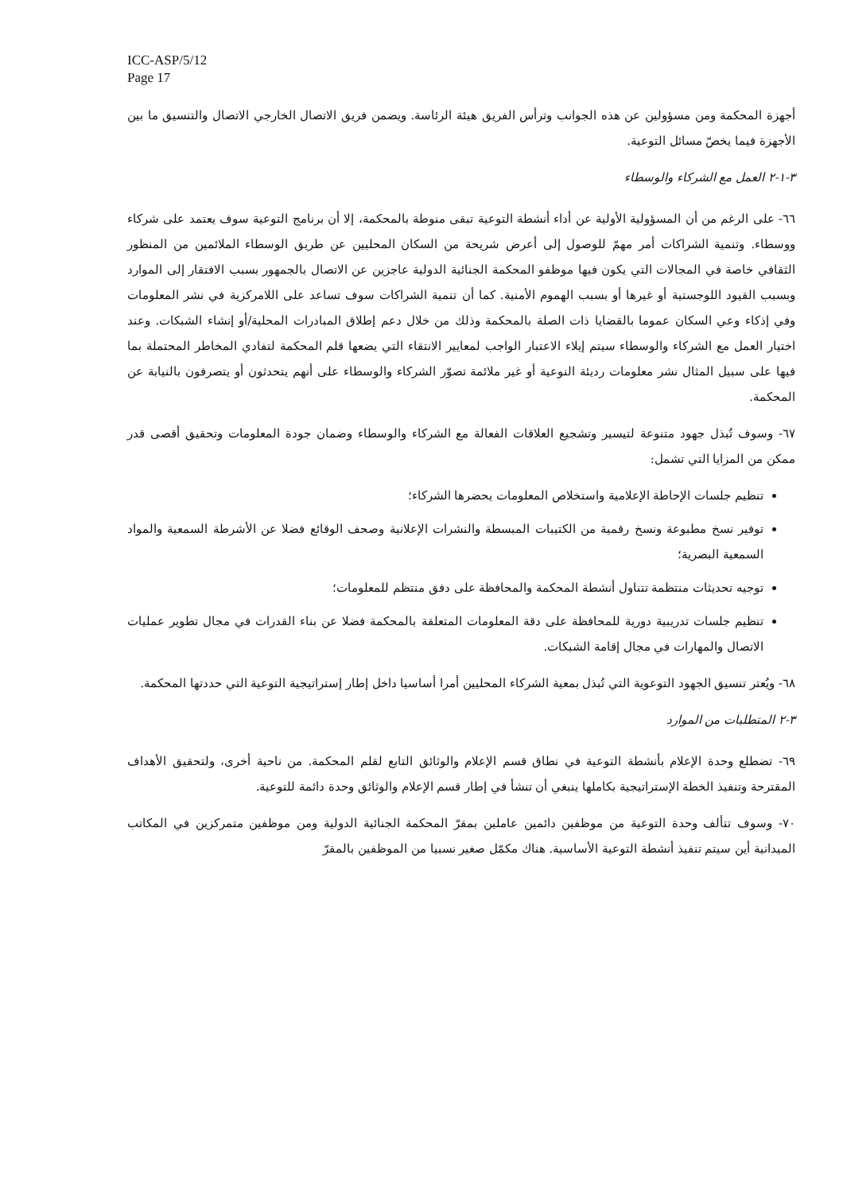ICC-ASP/5/12
Page 17
أجهزة المحكمة ومن مسؤولين عن هذه الجوانب وترأس الفريق هيئة الرئاسة. ويضمن فريق الاتصال الخارجي الاتصال والتنسيق ما بين الأجهزة فيما يخصّ مسائل التوعية.
٣-١-٢ العمل مع الشركاء والوسطاء
٦٦- على الرغم من أن المسؤولية الأولية عن أداء أنشطة التوعية تبقى منوطة بالمحكمة، إلا أن برنامج التوعية سوف يعتمد على شركاء ووسطاء. وتنمية الشراكات أمر مهمّ للوصول إلى أعرض شريحة من السكان المحليين عن طريق الوسطاء الملائمين من المنظور الثقافي خاصة في المجالات التي يكون فيها موظفو المحكمة الجنائية الدولية عاجزين عن الاتصال بالجمهور بسبب الافتقار إلى الموارد وبسبب القيود اللوجستية أو غيرها أو بسبب الهموم الأمنية. كما أن تنمية الشراكات سوف تساعد على اللامركزية في نشر المعلومات وفي إذكاء وعي السكان عموما بالقضايا ذات الصلة بالمحكمة وذلك من خلال دعم إطلاق المبادرات المحلية/أو إنشاء الشبكات. وعند اختيار العمل مع الشركاء والوسطاء سيتم إيلاء الاعتبار الواجب لمعايير الانتقاء التي يضعها قلم المحكمة لتفادي المخاطر المحتملة بما فيها على سبيل المثال نشر معلومات رديئة النوعية أو غير ملائمة تصوّر الشركاء والوسطاء على أنهم يتحدثون أو يتصرفون بالنيابة عن المحكمة.
٦٧- وسوف تُبذل جهود متنوعة لتيسير وتشجيع العلاقات الفعالة مع الشركاء والوسطاء وضمان جودة المعلومات وتحقيق أقصى قدر ممكن من المزايا التي تشمل:
تنظيم جلسات الإحاطة الإعلامية واستخلاص المعلومات يحضرها الشركاء؛
توفير نسخ مطبوعة ونسخ رقمية من الكتيبات المبسطة والنشرات الإعلانية وصحف الوقائع فضلا عن الأشرطة السمعية والمواد السمعية البصرية؛
توجيه تحديثات منتظمة تتناول أنشطة المحكمة والمحافظة على دفق منتظم للمعلومات؛
تنظيم جلسات تدريبية دورية للمحافظة على دقة المعلومات المتعلقة بالمحكمة فضلا عن بناء القدرات في مجال تطوير عمليات الاتصال والمهارات في مجال إقامة الشبكات.
٦٨- ويُعتر تنسيق الجهود التوعوية التي تُبذل بمعية الشركاء المحليين أمرا أساسيا داخل إطار إستراتيجية التوعية التي حددتها المحكمة.
٣-٢ المتطلبات من الموارد
٦٩- تضطلع وحدة الإعلام بأنشطة التوعية في نطاق قسم الإعلام والوثائق التابع لقلم المحكمة. من ناحية أخرى، ولتحقيق الأهداف المقترحة وتنفيذ الخطة الإستراتيجية بكاملها ينبغي أن تنشأ في إطار قسم الإعلام والوثائق وحدة دائمة للتوعية.
٧٠- وسوف تتألف وحدة التوعية من موظفين دائمين عاملين بمقرّ المحكمة الجنائية الدولية ومن موظفين متمركزين في المكاتب الميدانية أين سيتم تنفيذ أنشطة التوعية الأساسية. هناك مكمّل صغير نسبيا من الموظفين بالمقرّ